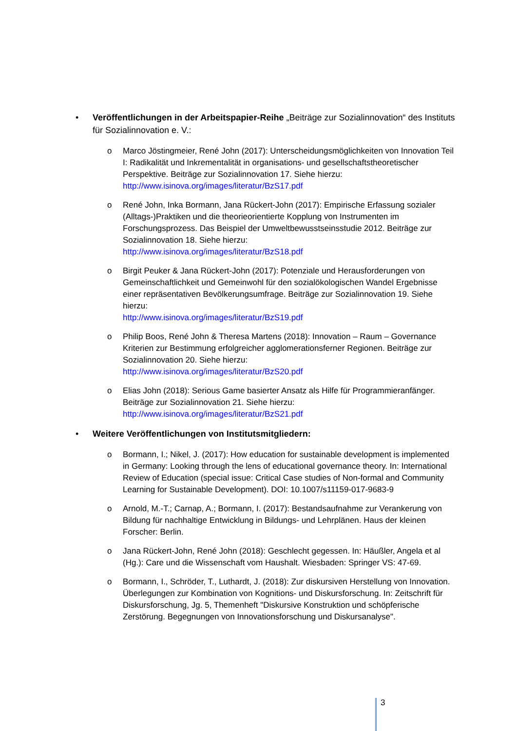• Veröffentlichungen in der Arbeitspapier-Reihe „Beiträge zur Sozialinnovation“ des Instituts für Sozialinnovation e. V.:
o Marco Jöstingmeier, René John (2017): Unterscheidungsmöglichkeiten von Innovation Teil I: Radikalität und Inkrementalität in organisations- und gesellschaftstheoretischer Perspektive. Beiträge zur Sozialinnovation 17. Siehe hierzu: http://www.isinova.org/images/literatur/BzS17.pdf
o René John, Inka Bormann, Jana Rückert-John (2017): Empirische Erfassung sozialer (Alltags-)Praktiken und die theorieorientierte Kopplung von Instrumenten im Forschungsprozess. Das Beispiel der Umweltbewusstseinsstudie 2012. Beiträge zur Sozialinnovation 18. Siehe hierzu:
http://www.isinova.org/images/literatur/BzS18.pdf
o Birgit Peuker & Jana Rückert-John (2017): Potenziale und Herausforderungen von Gemeinschaftlichkeit und Gemeinwohl für den sozialökologischen Wandel Ergebnisse einer repräsentativen Bevölkerungsumfrage. Beiträge zur Sozialinnovation 19. Siehe hierzu:
http://www.isinova.org/images/literatur/BzS19.pdf
o Philip Boos, René John & Theresa Martens (2018): Innovation – Raum – Governance Kriterien zur Bestimmung erfolgreicher agglomerationsferner Regionen. Beiträge zur Sozialinnovation 20. Siehe hierzu:
http://www.isinova.org/images/literatur/BzS20.pdf
o Elias John (2018): Serious Game basierter Ansatz als Hilfe für Programmieranfänger. Beiträge zur Sozialinnovation 21. Siehe hierzu:
http://www.isinova.org/images/literatur/BzS21.pdf
• Weitere Veröffentlichungen von Institutsmitgliedern:
o Bormann, I.; Nikel, J. (2017): How education for sustainable development is implemented in Germany: Looking through the lens of educational governance theory. In: International Review of Education (special issue: Critical Case studies of Non-formal and Community Learning for Sustainable Development). DOI: 10.1007/s11159-017-9683-9
o Arnold, M.-T.; Carnap, A.; Bormann, I. (2017): Bestandsaufnahme zur Verankerung von Bildung für nachhaltige Entwicklung in Bildungs- und Lehrplänen. Haus der kleinen Forscher: Berlin.
o Jana Rückert-John, René John (2018): Geschlecht gegessen. In: Häußler, Angela et al (Hg.): Care und die Wissenschaft vom Haushalt. Wiesbaden: Springer VS: 47-69.
o Bormann, I., Schröder, T., Luthardt, J. (2018): Zur diskursiven Herstellung von Innovation. Überlegungen zur Kombination von Kognitions- und Diskursforschung. In: Zeitschrift für Diskursforschung, Jg. 5, Themenheft "Diskursive Konstruktion und schöpferische Zerstörung. Begegnungen von Innovationsforschung und Diskursanalyse".
3